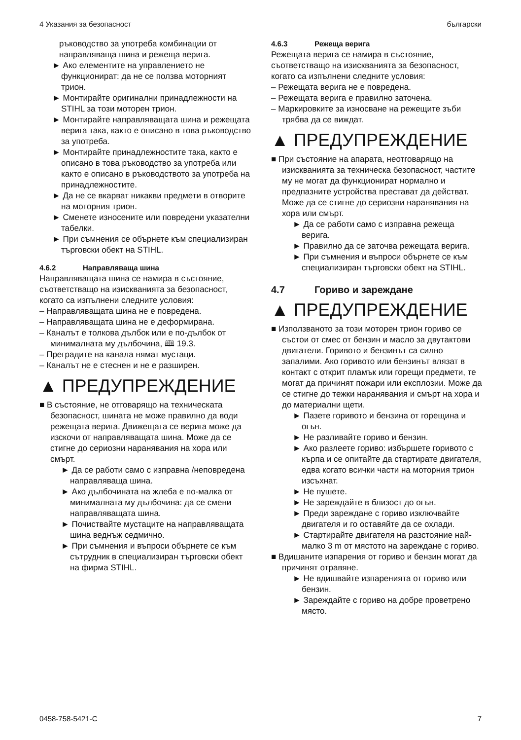4 Указания за безопасност български
ръководство за употреба комбинации от направляваща шина и режеща верига.
► Ако елементите на управлението не функционират: да не се ползва моторният трион.
► Монтирайте оригинални принадлежности на STIHL за този моторен трион.
► Монтирайте направляващата шина и режещата верига така, както е описано в това ръководство за употреба.
► Монтирайте принадлежностите така, както е описано в това ръководство за употреба или както е описано в ръководството за употреба на принадлежностите.
► Да не се вкарват никакви предмети в отворите на моторния трион.
► Сменете износените или повредени указателни табелки.
► При съмнения се обърнете към специализиран търговски обект на STIHL.
4.6.2 Направляваща шина
Направляващата шина се намира в състояние, съответстващо на изискванията за безопасност, когато са изпълнени следните условия:
– Направляващата шина не е повредена.
– Направляващата шина не е деформирана.
– Каналът е толкова дълбок или е по-дълбок от минималната му дълбочина, 🕮 19.3.
– Преградите на канала нямат мустаци.
– Каналът не е стеснен и не е разширен.
▲ ПРЕДУПРЕЖДЕНИЕ
■ В състояние, не отговарящо на техническата безопасност, шината не може правилно да води режещата верига. Движещата се верига може да изскочи от направляващата шина. Може да се стигне до сериозни наранявания на хора или смърт.
► Да се работи само с изправна /неповредена направляваща шина.
► Ако дълбочината на жлеба е по-малка от минималната му дълбочина: да се смени направляващата шина.
► Почиствайте мустаците на направляващата шина веднъж седмично.
► При съмнения и въпроси обърнете се към сътрудник в специализиран търговски обект на фирма STIHL.
4.6.3 Режеща верига
Режещата верига се намира в състояние, съответстващо на изискванията за безопасност, когато са изпълнени следните условия:
– Режещата верига не е повредена.
– Режещата верига е правилно заточена.
– Маркировките за износване на режещите зъби трябва да се виждат.
▲ ПРЕДУПРЕЖДЕНИЕ
■ При състояние на апарата, неотговарящо на изискванията за техническа безопасност, частите му не могат да функционират нормално и предпазните устройства престават да действат. Може да се стигне до сериозни наранявания на хора или смърт.
► Да се работи само с изправна режеща верига.
► Правилно да се заточва режещата верига.
► При съмнения и въпроси обърнете се към специализиран търговски обект на STIHL.
4.7 Гориво и зареждане
▲ ПРЕДУПРЕЖДЕНИЕ
■ Използваното за този моторен трион гориво се състои от смес от бензин и масло за двутактови двигатели. Горивото и бензинът са силно запалими. Ако горивото или бензинът влязат в контакт с открит пламък или горещи предмети, те могат да причинят пожари или експлозии. Може да се стигне до тежки наранявания и смърт на хора и до материални щети.
► Пазете горивото и бензина от горещина и огън.
► Не разливайте гориво и бензин.
► Ако разлеете гориво: избършете горивото с кърпа и се опитайте да стартирате двигателя, едва когато всички части на моторния трион изсъхнат.
► Не пушете.
► Не зареждайте в близост до огън.
► Преди зареждане с гориво изключвайте двигателя и го оставяйте да се охлади.
► Стартирайте двигателя на разстояние най-малко 3 m от мястото на зареждане с гориво.
■ Вдишаните изпарения от гориво и бензин могат да причинят отравяне.
► Не вдишвайте изпаренията от гориво или бензин.
► Зареждайте с гориво на добре проветрено място.
0458-758-5421-C 7